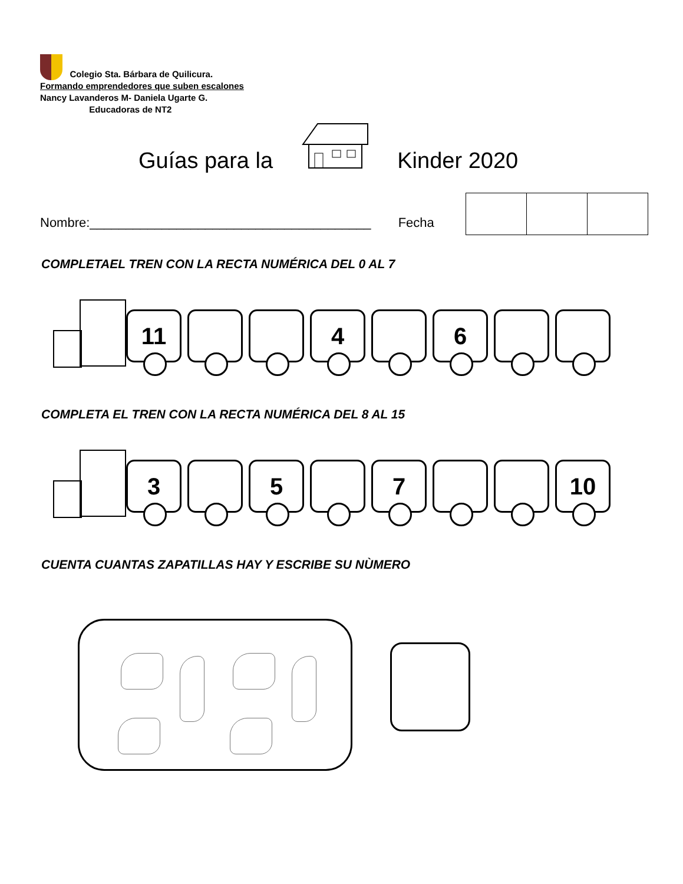Colegio Sta. Bárbara de Quilicura.
Formando emprendedores que suben escalones
Nancy Lavanderos M- Daniela Ugarte G.
Educadoras de NT2
Guías para la Kinder 2020
Nombre:_______________________________________ Fecha
COMPLETAEL TREN CON LA RECTA NUMÉRICA DEL 0 AL 7
11 4 6
COMPLETA EL TREN CON LA RECTA NUMÉRICA DEL 8 AL 15
3 5 7 10
CUENTA CUANTAS ZAPATILLAS HAY Y ESCRIBE SU NÙMERO